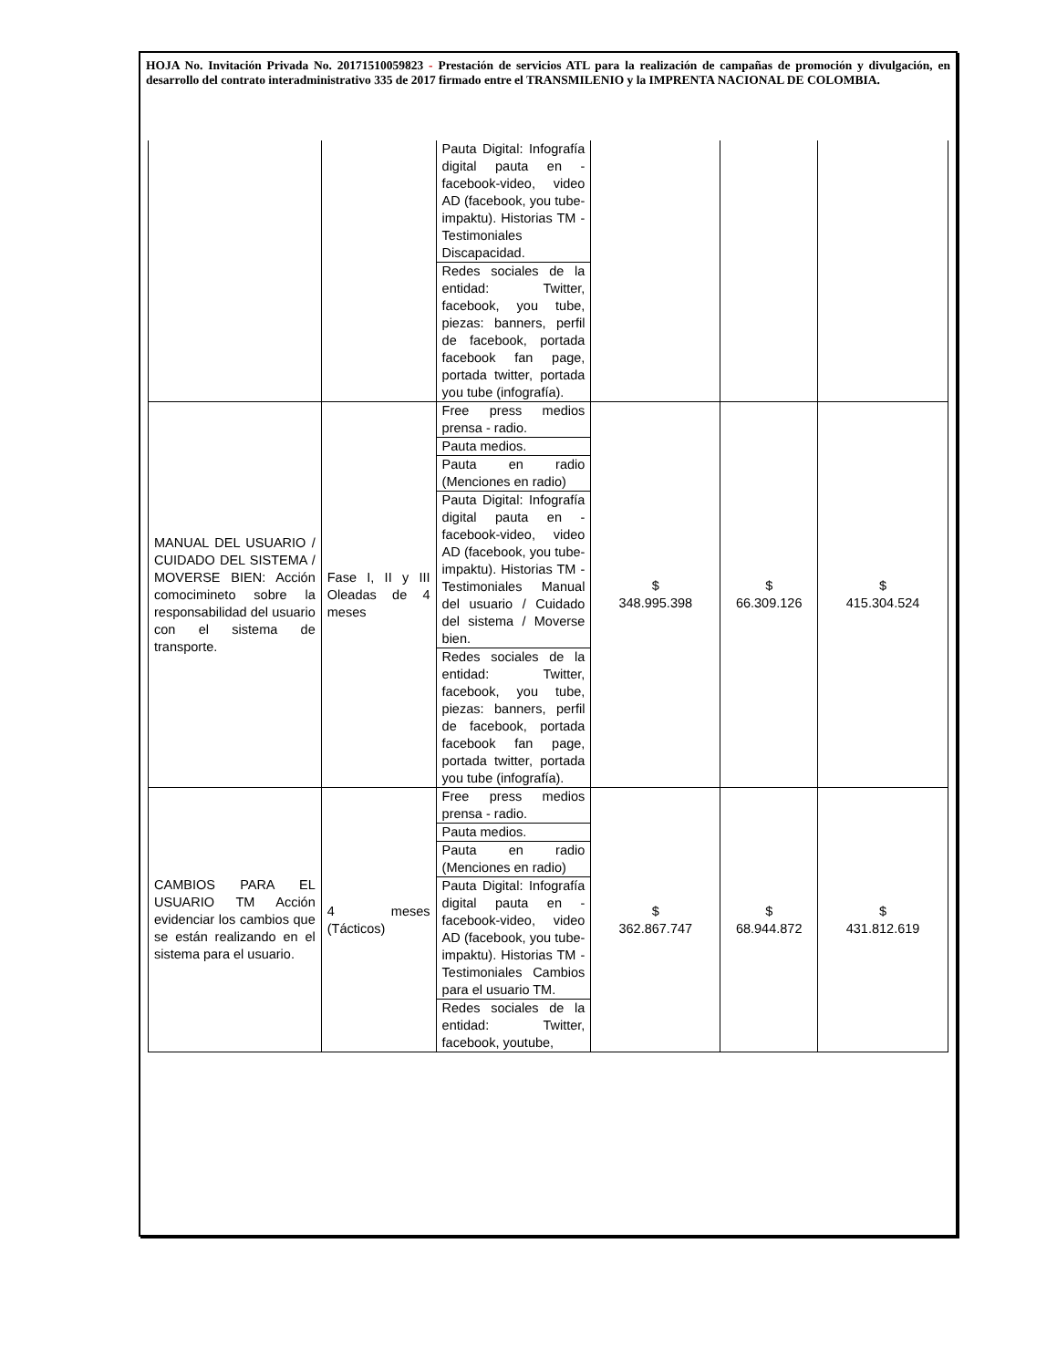HOJA No. Invitación Privada No. 20171510059823 - Prestación de servicios ATL para la realización de campañas de promoción y divulgación, en desarrollo del contrato interadministrativo 335 de 2017 firmado entre el TRANSMILENIO y la IMPRENTA NACIONAL DE COLOMBIA.
| | | Pauta Digital: Infografía digital pauta en - facebook-video, video AD (facebook, you tube-impaktu). Historias TM - Testimoniales Discapacidad. | | | |
| | | Redes sociales de la entidad: Twitter, facebook, you tube, piezas: banners, perfil de facebook, portada facebook fan page, portada twitter, portada you tube (infografía). | | | |
| MANUAL DEL USUARIO / CUIDADO DEL SISTEMA / MOVERSE BIEN: Acción comocimineto sobre la responsabilidad del usuario con el sistema de transporte. | Fase I, II y III Oleadas de 4 meses | Free press medios prensa - radio. | $ 348.995.398 | $ 66.309.126 | $ 415.304.524 |
| | | Pauta medios. | | | |
| | | Pauta en radio (Menciones en radio) | | | |
| | | Pauta Digital: Infografía digital pauta en - facebook-video, video AD (facebook, you tube-impaktu). Historias TM - Testimoniales Manual del usuario / Cuidado del sistema / Moverse bien. | | | |
| | | Redes sociales de la entidad: Twitter, facebook, you tube, piezas: banners, perfil de facebook, portada facebook fan page, portada twitter, portada you tube (infografía). | | | |
| CAMBIOS PARA EL USUARIO TM Acción evidenciar los cambios que se están realizando en el sistema para el usuario. | 4 meses (Tácticos) | Free press medios prensa - radio. | $ 362.867.747 | $ 68.944.872 | $ 431.812.619 |
| | | Pauta medios. | | | |
| | | Pauta en radio (Menciones en radio) | | | |
| | | Pauta Digital: Infografía digital pauta en - facebook-video, video AD (facebook, you tube-impaktu). Historias TM - Testimoniales Cambios para el usuario TM. | | | |
| | | Redes sociales de la entidad: Twitter, facebook, youtube, | | | |